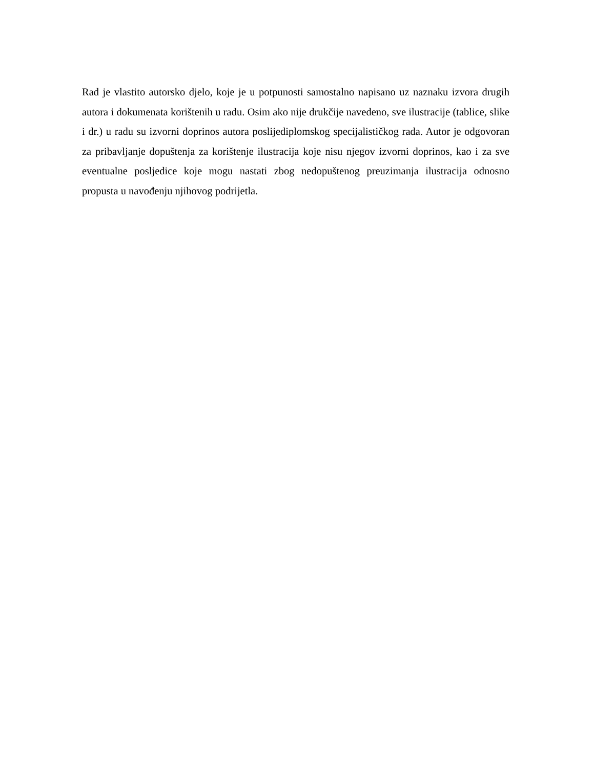Rad je vlastito autorsko djelo, koje je u potpunosti samostalno napisano uz naznaku izvora drugih autora i dokumenata korištenih u radu. Osim ako nije drukčije navedeno, sve ilustracije (tablice, slike i dr.) u radu su izvorni doprinos autora poslijediplomskog specijalističkog rada. Autor je odgovoran za pribavljanje dopuštenja za korištenje ilustracija koje nisu njegov izvorni doprinos, kao i za sve eventualne posljedice koje mogu nastati zbog nedopuštenog preuzimanja ilustracija odnosno propusta u navođenju njihovog podrijetla.